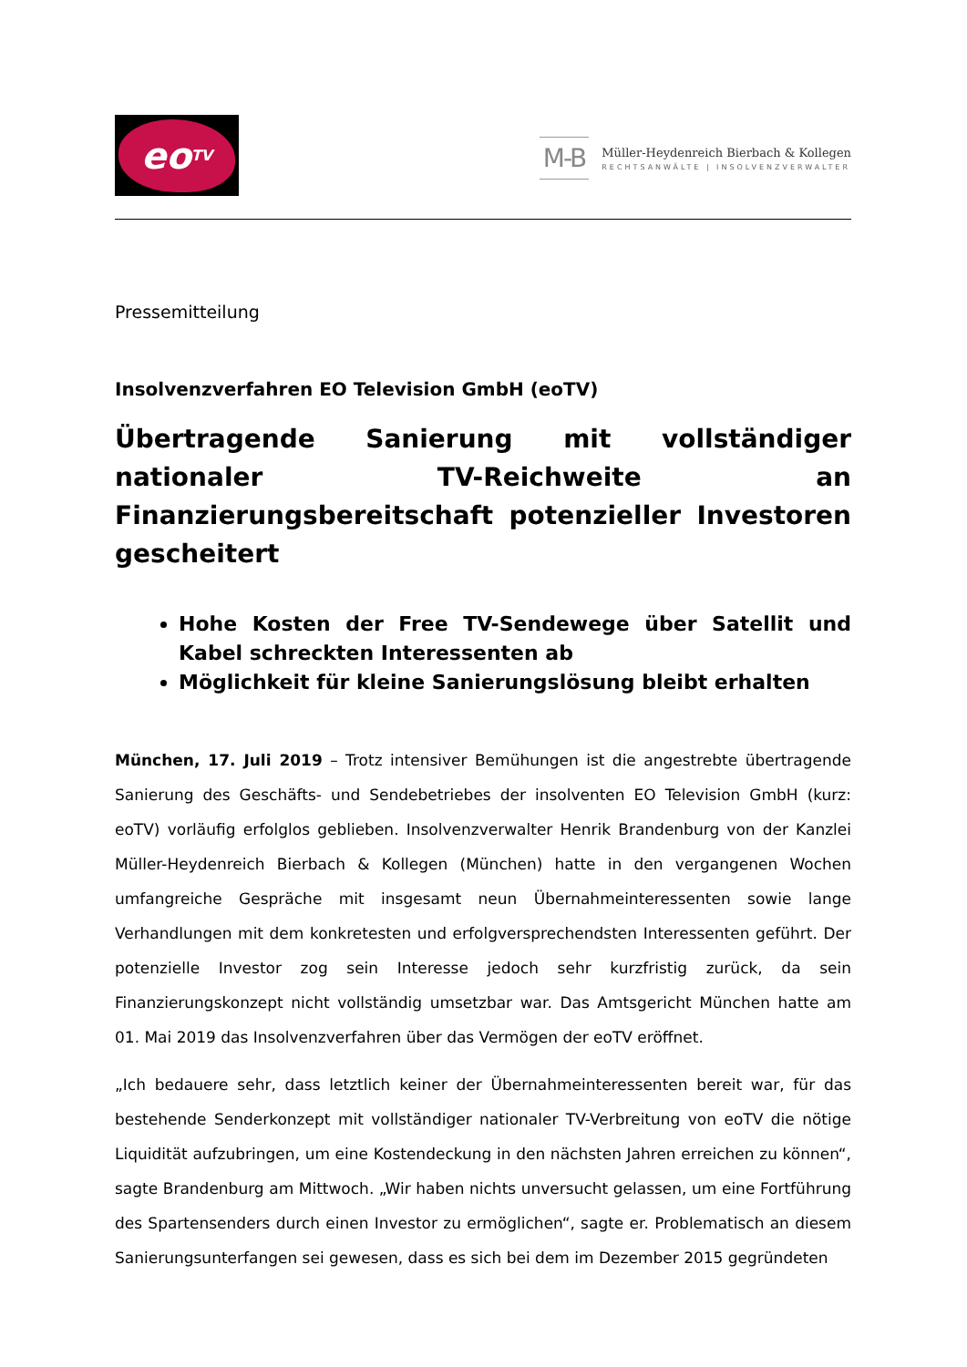eo<sup>TV</sup>
M-B
Müller-Heydenreich Bierbach & Kollegen
RECHTSANWÄLTE | INSOLVENZVERWALTER
Pressemitteilung
Insolvenzverfahren EO Television GmbH (eoTV)
Übertragende Sanierung mit vollständiger nationaler TV-Reichweite an Finanzierungsbereitschaft potenzieller Investoren gescheitert
Hohe Kosten der Free TV-Sendewege über Satellit und Kabel schreckten Interessenten ab
Möglichkeit für kleine Sanierungslösung bleibt erhalten
München, 17. Juli 2019 – Trotz intensiver Bemühungen ist die angestrebte übertragende Sanierung des Geschäfts- und Sendebetriebes der insolventen EO Television GmbH (kurz: eoTV) vorläufig erfolglos geblieben. Insolvenzverwalter Henrik Brandenburg von der Kanzlei Müller-Heydenreich Bierbach & Kollegen (München) hatte in den vergangenen Wochen umfangreiche Gespräche mit insgesamt neun Übernahmeinteressenten sowie lange Verhandlungen mit dem konkretesten und erfolgversprechendsten Interessenten geführt. Der potenzielle Investor zog sein Interesse jedoch sehr kurzfristig zurück, da sein Finanzierungskonzept nicht vollständig umsetzbar war. Das Amtsgericht München hatte am 01. Mai 2019 das Insolvenzverfahren über das Vermögen der eoTV eröffnet.
„Ich bedauere sehr, dass letztlich keiner der Übernahmeinteressenten bereit war, für das bestehende Senderkonzept mit vollständiger nationaler TV-Verbreitung von eoTV die nötige Liquidität aufzubringen, um eine Kostendeckung in den nächsten Jahren erreichen zu können“, sagte Brandenburg am Mittwoch. „Wir haben nichts unversucht gelassen, um eine Fortführung des Spartensenders durch einen Investor zu ermöglichen“, sagte er. Problematisch an diesem Sanierungsunterfangen sei gewesen, dass es sich bei dem im Dezember 2015 gegründeten